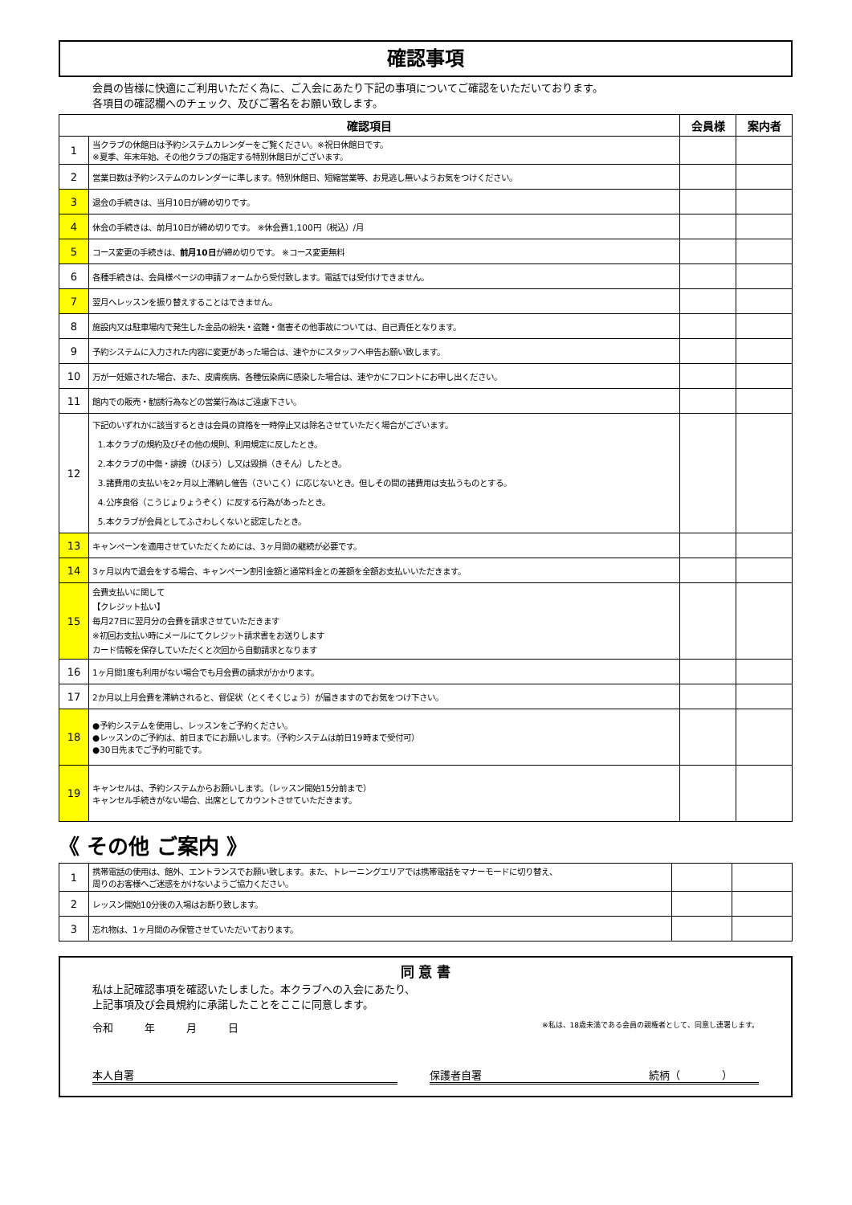確認事項
会員の皆様に快適にご利用いただく為に、ご入会にあたり下記の事項についてご確認をいただいております。
各項目の確認欄へのチェック、及びご署名をお願い致します。
| 確認項目 | | 会員様 | 案内者 |
| --- | --- | --- | --- |
| 1 | 当クラブの休館日は予約システムカレンダーをご覧ください。※祝日休館日です。 ※夏季、年末年始、その他クラブの指定する特別休館日がございます。 | | |
| 2 | 営業日数は予約システムのカレンダーに準します。特別休館日、短縮営業等、お見逃し無いようお気をつけください。 | | |
| 3 | 退会の手続きは、当月10日が締め切りです。 | | |
| 4 | 休会の手続きは、前月10日が締め切りです。 ※休会費1,100円（税込）/月 | | |
| 5 | コース変更の手続きは、 前月10日 が締め切りです。 ※コース変更無料 | | |
| 6 | 各種手続きは、会員様ページの申請フォームから受付致します。電話では受付けできません。 | | |
| 7 | 翌月へレッスンを振り替えすることはできません。 | | |
| 8 | 施設内又は駐車場内で発生した金品の紛失・盗難・傷害その他事故については、自己責任となります。 | | |
| 9 | 予約システムに入力された内容に変更があった場合は、速やかにスタッフへ申告お願い致します。 | | |
| 10 | 万が一妊娠された場合、また、皮膚疾病、各種伝染病に感染した場合は、速やかにフロントにお申し出ください。 | | |
| 11 | 館内での販売・勧誘行為などの営業行為はご遠慮下さい。 | | |
| 12 | 下記のいずれかに該当するときは会員の資格を一時停止又は除名させていただく場合がございます。 1.本クラブの規約及びその他の規則、利用規定に反したとき。 2.本クラブの中傷・誹謗（ひぼう）し又は毀損（きそん）したとき。 3.諸費用の支払いを2ヶ月以上滞納し催告（さいこく）に応じないとき。但しその間の諸費用は支払うものとする。 4.公序良俗（こうじょりょうぞく）に反する行為があったとき。 5.本クラブが会員としてふさわしくないと認定したとき。 | | |
| 13 | キャンペーンを適用させていただくためには、3ヶ月間の継続が必要です。 | | |
| 14 | 3ヶ月以内で退会をする場合、キャンペーン割引金額と通常料金との差額を全額お支払いいただきます。 | | |
| 15 | 会費支払いに関して 【クレジット払い】 毎月27日に翌月分の会費を請求させていただきます ※初回お支払い時にメールにてクレジット請求書をお送りします カード情報を保存していただくと次回から自動請求となります | | |
| 16 | 1ヶ月間1度も利用がない場合でも月会費の請求がかかります。 | | |
| 17 | 2か月以上月会費を滞納されると、督促状（とくそくじょう）が届きますのでお気をつけ下さい。 | | |
| 18 | ●予約システムを使用し、レッスンをご予約ください。 ●レッスンのご予約は、前日までにお願いします。（予約システムは前日19時まで受付可） ●30日先までご予約可能です。 | | |
| 19 | キャンセルは、予約システムからお願いします。（レッスン開始15分前まで） キャンセル手続きがない場合、出席としてカウントさせていただきます。 | | |
《 その他 ご案内 》
| 1 | 携帯電話の使用は、館外、エントランスでお願い致します。また、トレーニングエリアでは携帯電話をマナーモードに切り替え、 周りのお客様へご迷惑をかけないようご協力ください。 | | |
| 2 | レッスン開始10分後の入場はお断り致します。 | | |
| 3 | 忘れ物は、1ヶ月間のみ保管させていただいております。 | | |
同 意 書
私は上記確認事項を確認いたしました。本クラブへの入会にあたり、
上記事項及び会員規約に承諾したことをここに同意します。
令和　　　年　　　月　　　日 ※私は、18歳未満である会員の親権者として、同意し連署します。
本人自署 保護者自署　　　　　　　　　　　　　　　　続柄（　　　　）